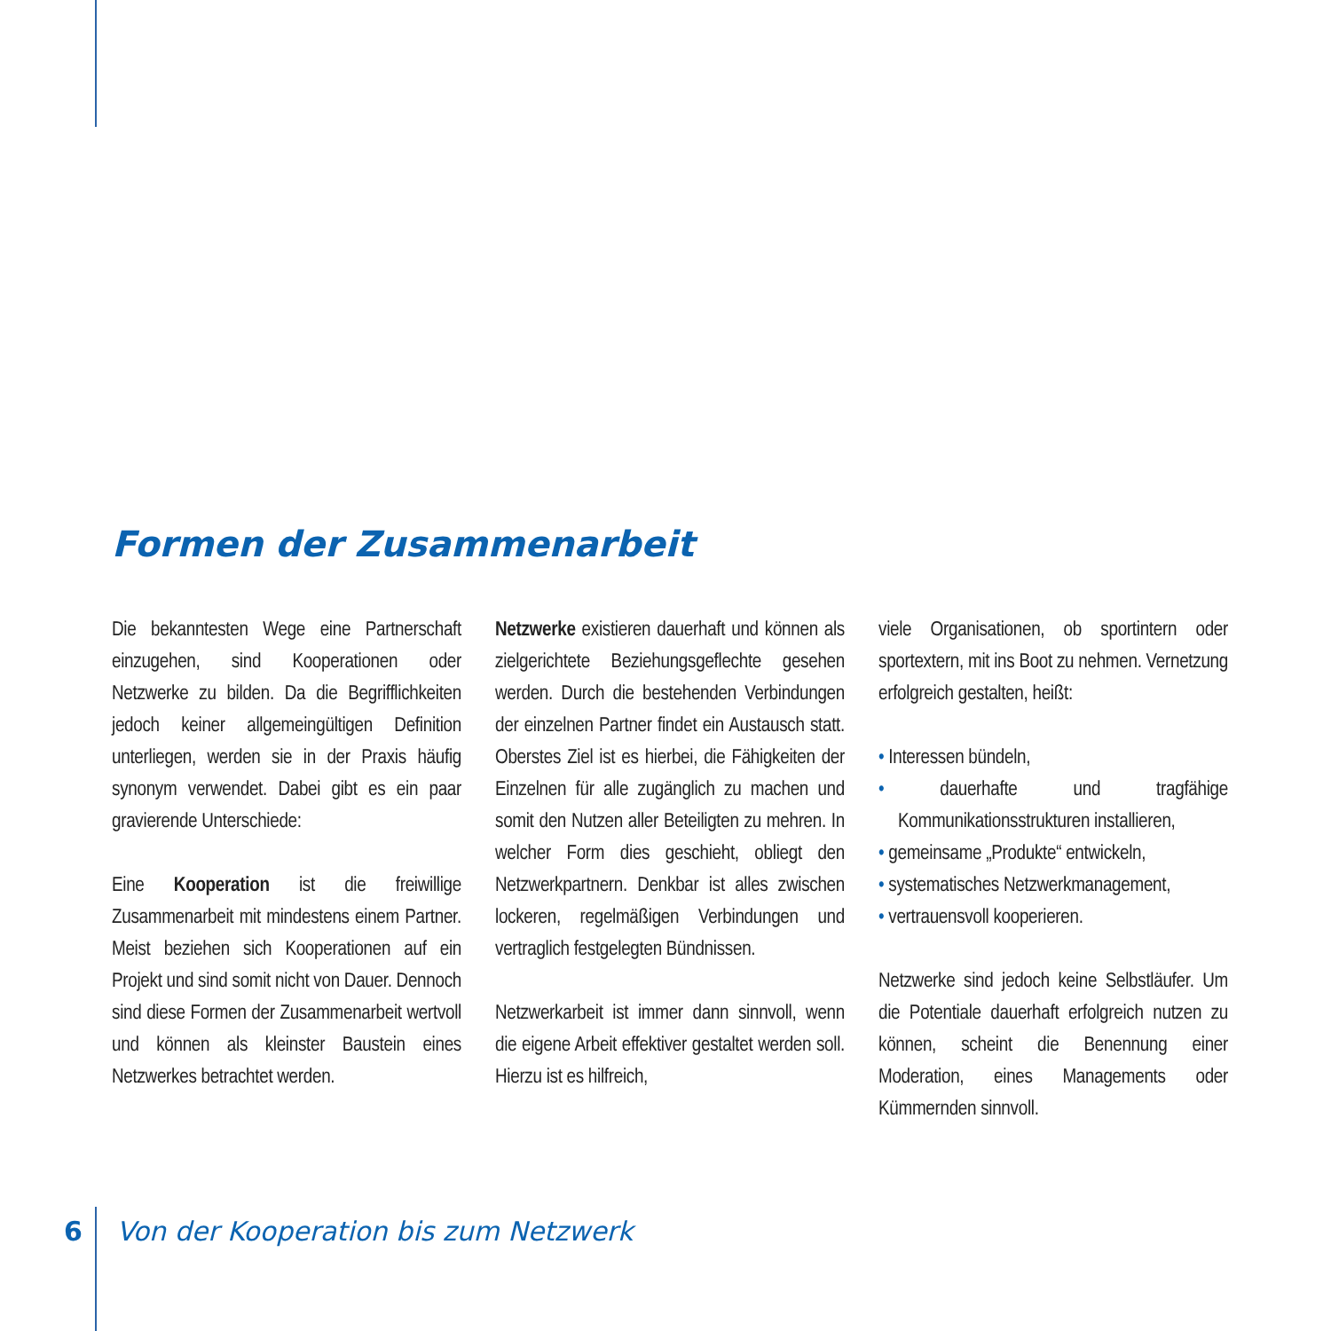Formen der Zusammenarbeit
Die bekanntesten Wege eine Partnerschaft einzugehen, sind Kooperationen oder Netzwerke zu bilden. Da die Begrifflichkeiten jedoch keiner allgemeingültigen Definition unterliegen, werden sie in der Praxis häufig synonym verwendet. Dabei gibt es ein paar gravierende Unterschiede:
Eine Kooperation ist die freiwillige Zusammenarbeit mit mindestens einem Partner. Meist beziehen sich Kooperationen auf ein Projekt und sind somit nicht von Dauer. Dennoch sind diese Formen der Zusammenarbeit wertvoll und können als kleinster Baustein eines Netzwerkes betrachtet werden.
Netzwerke existieren dauerhaft und können als zielgerichtete Beziehungsgeflechte gesehen werden. Durch die bestehenden Verbindungen der einzelnen Partner findet ein Austausch statt. Oberstes Ziel ist es hierbei, die Fähigkeiten der Einzelnen für alle zugänglich zu machen und somit den Nutzen aller Beteiligten zu mehren. In welcher Form dies geschieht, obliegt den Netzwerkpartnern. Denkbar ist alles zwischen lockeren, regelmäßigen Verbindungen und vertraglich festgelegten Bündnissen.
Netzwerkarbeit ist immer dann sinnvoll, wenn die eigene Arbeit effektiver gestaltet werden soll. Hierzu ist es hilfreich,
viele Organisationen, ob sportintern oder sportextern, mit ins Boot zu nehmen. Vernetzung erfolgreich gestalten, heißt:
• Interessen bündeln,
• dauerhafte und tragfähige Kommunikationsstrukturen installieren,
• gemeinsame „Produkte“ entwickeln,
• systematisches Netzwerkmanagement,
• vertrauensvoll kooperieren.
Netzwerke sind jedoch keine Selbstläufer. Um die Potentiale dauerhaft erfolgreich nutzen zu können, scheint die Benennung einer Moderation, eines Managements oder Kümmernden sinnvoll.
6 Von der Kooperation bis zum Netzwerk